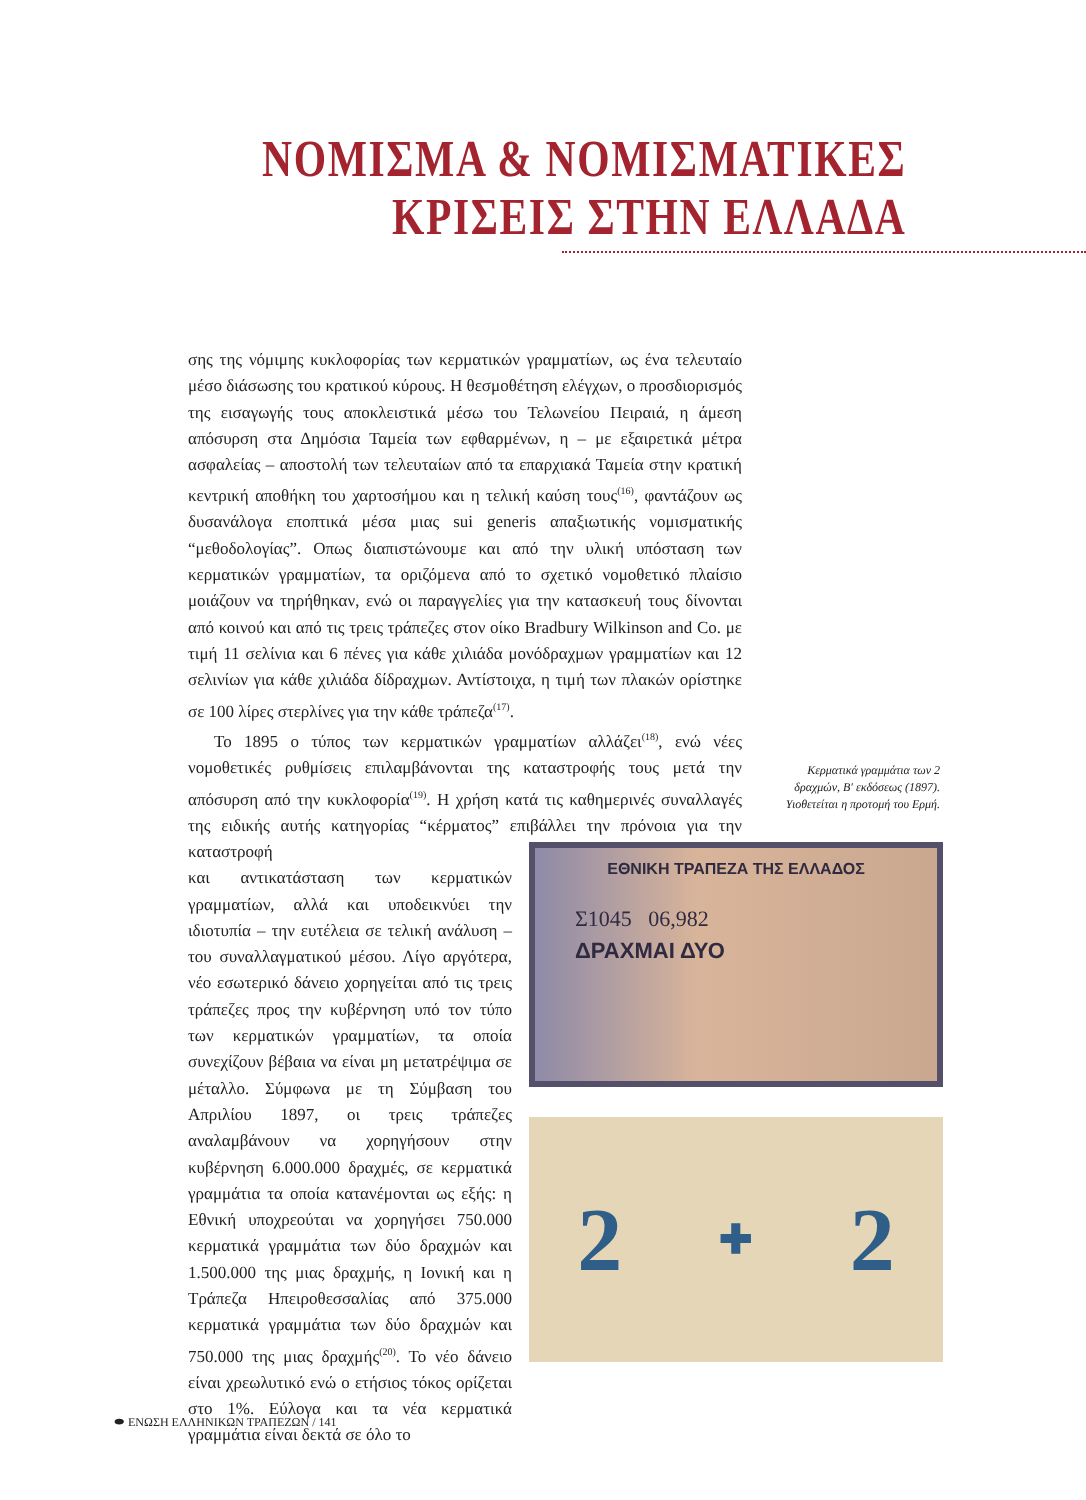ΝΟΜΙΣΜΑ & ΝΟΜΙΣΜΑΤΙΚΕΣ
ΚΡΙΣΕΙΣ ΣΤΗΝ ΕΛΛΑΔΑ
σης της νόμιμης κυκλοφορίας των κερματικών γραμματίων, ως ένα τελευταίο μέσο διάσωσης του κρατικού κύρους. Η θεσμοθέτηση ελέγχων, ο προσδιορισμός της εισαγωγής τους αποκλειστικά μέσω του Τελωνείου Πειραιά, η άμεση απόσυρση στα Δημόσια Ταμεία των εφθαρμένων, η – με εξαιρετικά μέτρα ασφαλείας – αποστολή των τελευταίων από τα επαρχιακά Ταμεία στην κρατική κεντρική αποθήκη του χαρτοσήμου και η τελική καύση τους<sup>(16)</sup>, φαντάζουν ως δυσανάλογα εποπτικά μέσα μιας sui generis απαξιωτικής νομισματικής “μεθοδολογίας”. Οπως διαπιστώνουμε και από την υλική υπόσταση των κερματικών γραμματίων, τα οριζόμενα από το σχετικό νομοθετικό πλαίσιο μοιάζουν να τηρήθηκαν, ενώ οι παραγγελίες για την κατασκευή τους δίνονται από κοινού και από τις τρεις τράπεζες στον οίκο Bradbury Wilkinson and Co. με τιμή 11 σελίνια και 6 πένες για κάθε χιλιάδα μονόδραχμων γραμματίων και 12 σελινίων για κάθε χιλιάδα δίδραχμων. Αντίστοιχα, η τιμή των πλακών ορίστηκε σε 100 λίρες στερλίνες για την κάθε τράπεζα<sup>(17)</sup>.
Το 1895 ο τύπος των κερματικών γραμματίων αλλάζει<sup>(18)</sup>, ενώ νέες νομοθετικές ρυθμίσεις επιλαμβάνονται της καταστροφής τους μετά την απόσυρση από την κυκλοφορία<sup>(19)</sup>. Η χρήση κατά τις καθημερινές συναλλαγές της ειδικής αυτής κατηγορίας “κέρματος” επιβάλλει την πρόνοια για την καταστροφή
και αντικατάσταση των κερματικών γραμματίων, αλλά και υποδεικνύει την ιδιοτυπία – την ευτέλεια σε τελική ανάλυση – του συναλλαγματικού μέσου. Λίγο αργότερα, νέο εσωτερικό δάνειο χορηγείται από τις τρεις τράπεζες προς την κυβέρνηση υπό τον τύπο των κερματικών γραμματίων, τα οποία συνεχίζουν βέβαια να είναι μη μετατρέψιμα σε μέταλλο. Σύμφωνα με τη Σύμβαση του Απριλίου 1897, οι τρεις τράπεζες αναλαμβάνουν να χορηγήσουν στην κυβέρνηση 6.000.000 δραχμές, σε κερματικά γραμμάτια τα οποία κατανέμονται ως εξής: η Εθνική υποχρεούται να χορηγήσει 750.000 κερματικά γραμμάτια των δύο δραχμών και 1.500.000 της μιας δραχμής, η Ιονική και η Τράπεζα Ηπειροθεσσαλίας από 375.000 κερματικά γραμμάτια των δύο δραχμών και 750.000 της μιας δραχμής<sup>(20)</sup>. Το νέο δάνειο είναι χρεωλυτικό ενώ ο ετήσιος τόκος ορίζεται στο 1%. Εύλογα και τα νέα κερματικά γραμμάτια είναι δεκτά σε όλο το
Κερματικά γραμμάτια των 2 δραχμών, Β′ εκδόσεως (1897). Υιοθετείται η προτομή του Ερμή.
ΕΘΝΙΚΗ ΤΡΑΠΕΖΑ ΤΗΣ ΕΛΛΑΔΟΣ
Σ1045 06,982
ΔΡΑΧΜΑΙ ΔΥΟ
2 ✚ 2
⬬ ΕΝΩΣΗ ΕΛΛΗΝΙΚΩΝ ΤΡΑΠΕΖΩΝ / 141